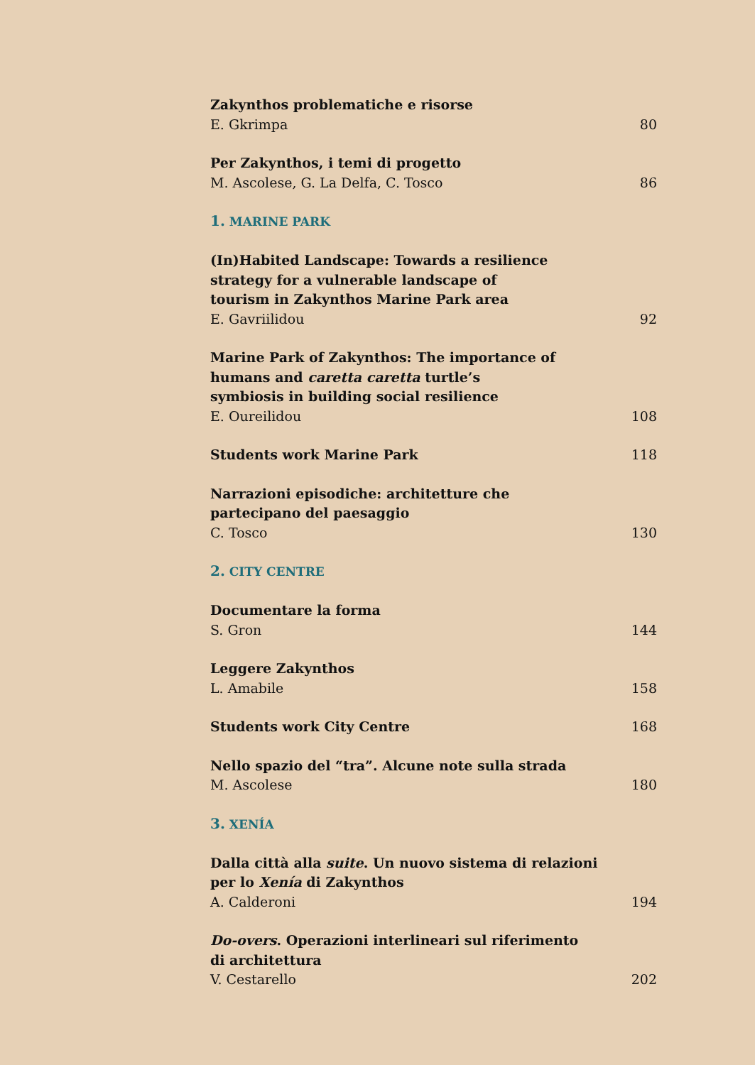Zakynthos problematiche e risorse
E. Gkrimpa 80
Per Zakynthos, i temi di progetto
M. Ascolese, G. La Delfa, C. Tosco 86
1. MARINE PARK
(In)Habited Landscape: Towards a resilience
strategy for a vulnerable landscape of
tourism in Zakynthos Marine Park area
E. Gavriilidou 92
Marine Park of Zakynthos: The importance of
humans and caretta caretta turtle’s
symbiosis in building social resilience
E. Oureilidou 108
Students work Marine Park 118
Narrazioni episodiche: architetture che
partecipano del paesaggio
C. Tosco 130
2. CITY CENTRE
Documentare la forma
S. Gron 144
Leggere Zakynthos
L. Amabile 158
Students work City Centre 168
Nello spazio del “tra”. Alcune note sulla strada
M. Ascolese 180
3. XENÍA
Dalla città alla suite. Un nuovo sistema di relazioni
per lo Xenía di Zakynthos
A. Calderoni 194
Do-overs. Operazioni interlineari sul riferimento
di architettura
V. Cestarello 202